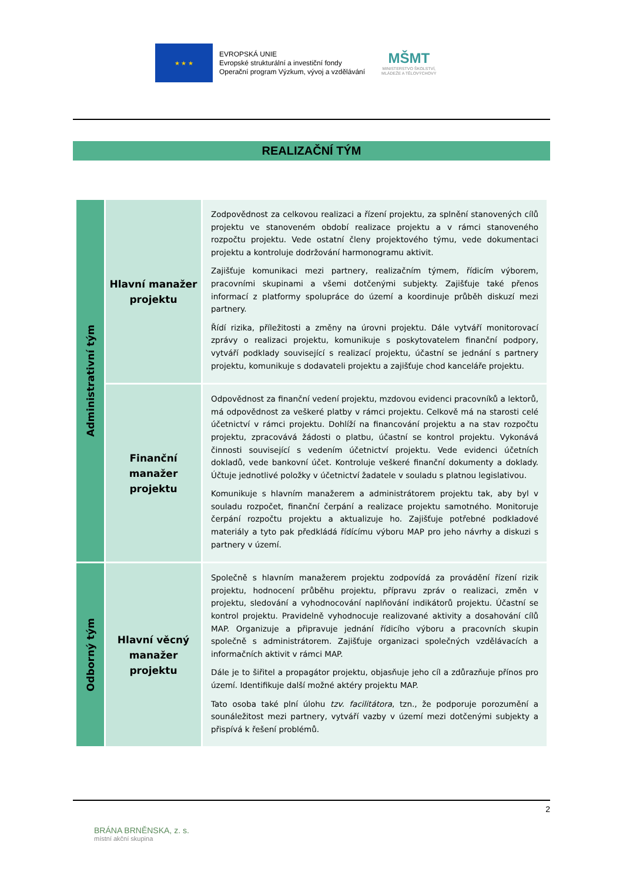★ ★ ★
EVROPSKÁ UNIE
Evropské strukturální a investiční fondy
Operační program Výzkum, vývoj a vzdělávání
MŠMT
MINISTERSTVO ŠKOLSTVÍ,
MLÁDEŽE A TĚLOVÝCHOVY
REALIZAČNÍ TÝM
| Administrativní tým | Hlavní manažer projektu | Zodpovědnost za celkovou realizaci a řízení projektu, za splnění stanovených cílů projektu ve stanoveném období realizace projektu a v rámci stanoveného rozpočtu projektu. Vede ostatní členy projektového týmu, vede dokumentaci projektu a kontroluje dodržování harmonogramu aktivit. Zajišťuje komunikaci mezi partnery, realizačním týmem, řídicím výborem, pracovními skupinami a všemi dotčenými subjekty. Zajišťuje také přenos informací z platformy spolupráce do území a koordinuje průběh diskuzí mezi partnery. Řídí rizika, příležitosti a změny na úrovni projektu. Dále vytváří monitorovací zprávy o realizaci projektu, komunikuje s poskytovatelem finanční podpory, vytváří podklady související s realizací projektu, účastní se jednání s partnery projektu, komunikuje s dodavateli projektu a zajišťuje chod kanceláře projektu. |
| | Finanční manažer projektu | Odpovědnost za finanční vedení projektu, mzdovou evidenci pracovníků a lektorů, má odpovědnost za veškeré platby v rámci projektu. Celkově má na starosti celé účetnictví v rámci projektu. Dohlíží na financování projektu a na stav rozpočtu projektu, zpracovává žádosti o platbu, účastní se kontrol projektu. Vykonává činnosti související s vedením účetnictví projektu. Vede evidenci účetních dokladů, vede bankovní účet. Kontroluje veškeré finanční dokumenty a doklady. Účtuje jednotlivé položky v účetnictví žadatele v souladu s platnou legislativou. Komunikuje s hlavním manažerem a administrátorem projektu tak, aby byl v souladu rozpočet, finanční čerpání a realizace projektu samotného. Monitoruje čerpání rozpočtu projektu a aktualizuje ho. Zajišťuje potřebné podkladové materiály a tyto pak předkládá řídícímu výboru MAP pro jeho návrhy a diskuzi s partnery v území. |
| Odborný tým | Hlavní věcný manažer projektu | Společně s hlavním manažerem projektu zodpovídá za provádění řízení rizik projektu, hodnocení průběhu projektu, přípravu zpráv o realizaci, změn v projektu, sledování a vyhodnocování naplňování indikátorů projektu. Účastní se kontrol projektu. Pravidelně vyhodnocuje realizované aktivity a dosahování cílů MAP. Organizuje a připravuje jednání řídicího výboru a pracovních skupin společně s administrátorem. Zajišťuje organizaci společných vzdělávacích a informačních aktivit v rámci MAP. Dále je to šiřitel a propagátor projektu, objasňuje jeho cíl a zdůrazňuje přínos pro území. Identifikuje další možné aktéry projektu MAP. Tato osoba také plní úlohu tzv. facilitátora , tzn., že podporuje porozumění a sounáležitost mezi partnery, vytváří vazby v území mezi dotčenými subjekty a přispívá k řešení problémů. |
2
BRÁNA BRNĚNSKA, z. s.
místní akční skupina